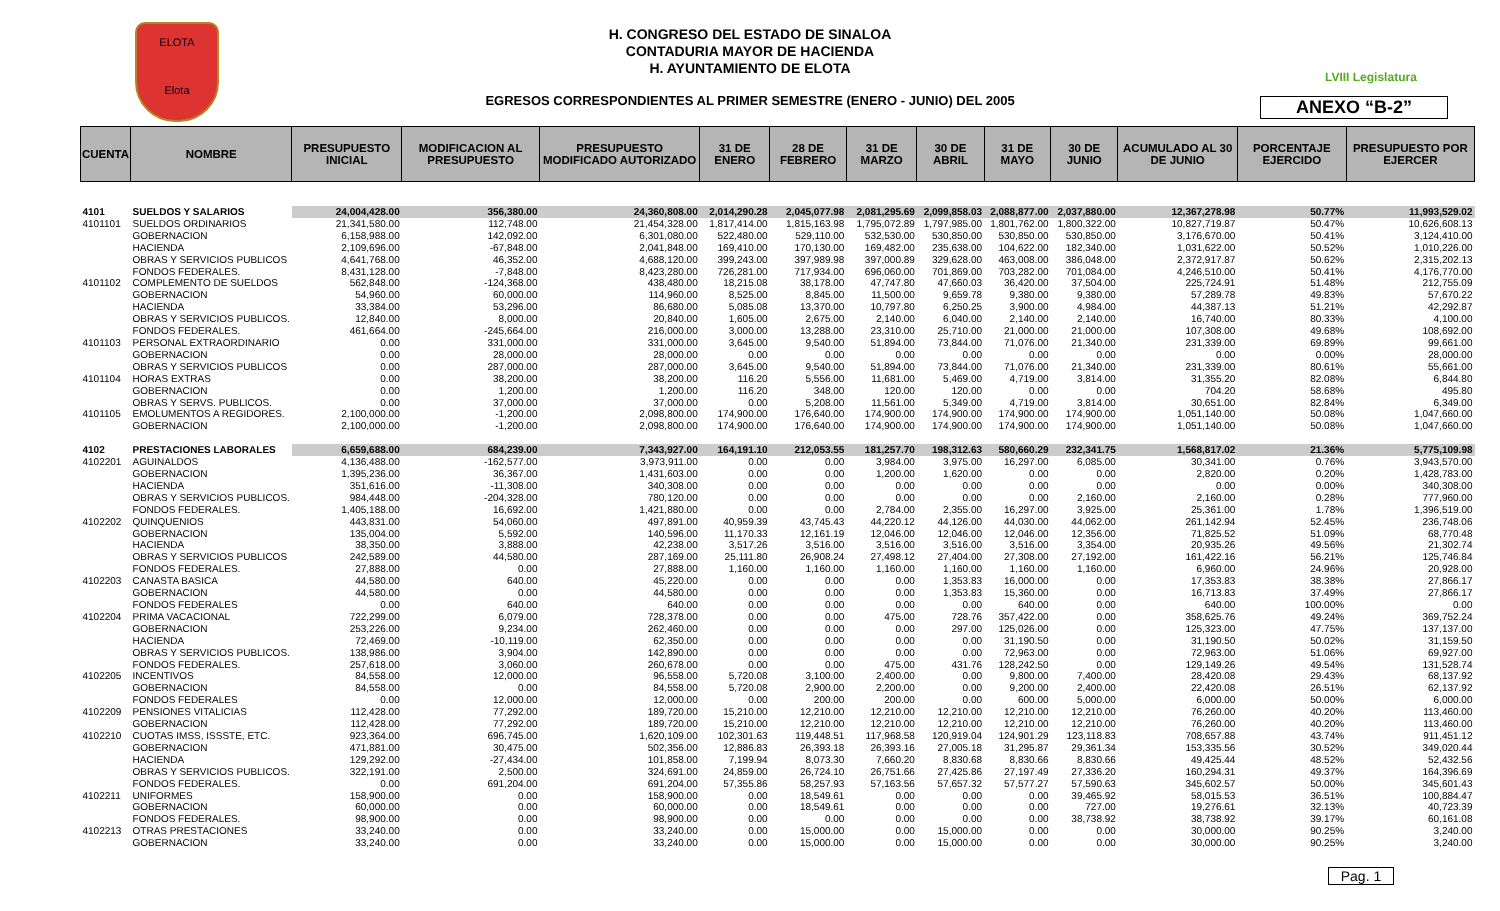ELOTA
Elota
H. CONGRESO DEL ESTADO DE SINALOA
CONTADURIA MAYOR DE HACIENDA
H. AYUNTAMIENTO DE ELOTA
EGRESOS CORRESPONDIENTES AL PRIMER SEMESTRE (ENERO - JUNIO) DEL 2005
LVIII Legislatura
ANEXO “B-2”
| CUENTA | NOMBRE | PRESUPUESTO INICIAL | MODIFICACION AL PRESUPUESTO | PRESUPUESTO MODIFICADO AUTORIZADO | 31 DE ENERO | 28 DE FEBRERO | 31 DE MARZO | 30 DE ABRIL | 31 DE MAYO | 30 DE JUNIO | ACUMULADO AL 30 DE JUNIO | PORCENTAJE EJERCIDO | PRESUPUESTO POR EJERCER |
| --- | --- | --- | --- | --- | --- | --- | --- | --- | --- | --- | --- | --- | --- |
| 4101 | SUELDOS Y SALARIOS | 24,004,428.00 | 356,380.00 | 24,360,808.00 | 2,014,290.28 | 2,045,077.98 | 2,081,295.69 | 2,099,858.03 | 2,088,877.00 | 2,037,880.00 | 12,367,278.98 | 50.77% | 11,993,529.02 |
| 4101101 | SUELDOS ORDINARIOS | 21,341,580.00 | 112,748.00 | 21,454,328.00 | 1,817,414.00 | 1,815,163.98 | 1,795,072.89 | 1,797,985.00 | 1,801,762.00 | 1,800,322.00 | 10,827,719.87 | 50.47% | 10,626,608.13 |
| | GOBERNACION | 6,158,988.00 | 142,092.00 | 6,301,080.00 | 522,480.00 | 529,110.00 | 532,530.00 | 530,850.00 | 530,850.00 | 530,850.00 | 3,176,670.00 | 50.41% | 3,124,410.00 |
| | HACIENDA | 2,109,696.00 | -67,848.00 | 2,041,848.00 | 169,410.00 | 170,130.00 | 169,482.00 | 235,638.00 | 104,622.00 | 182,340.00 | 1,031,622.00 | 50.52% | 1,010,226.00 |
| | OBRAS Y SERVICIOS PUBLICOS | 4,641,768.00 | 46,352.00 | 4,688,120.00 | 399,243.00 | 397,989.98 | 397,000.89 | 329,628.00 | 463,008.00 | 386,048.00 | 2,372,917.87 | 50.62% | 2,315,202.13 |
| | FONDOS FEDERALES. | 8,431,128.00 | -7,848.00 | 8,423,280.00 | 726,281.00 | 717,934.00 | 696,060.00 | 701,869.00 | 703,282.00 | 701,084.00 | 4,246,510.00 | 50.41% | 4,176,770.00 |
| 4101102 | COMPLEMENTO DE SUELDOS | 562,848.00 | -124,368.00 | 438,480.00 | 18,215.08 | 38,178.00 | 47,747.80 | 47,660.03 | 36,420.00 | 37,504.00 | 225,724.91 | 51.48% | 212,755.09 |
| | GOBERNACION | 54,960.00 | 60,000.00 | 114,960.00 | 8,525.00 | 8,845.00 | 11,500.00 | 9,659.78 | 9,380.00 | 9,380.00 | 57,289.78 | 49.83% | 57,670.22 |
| | HACIENDA | 33,384.00 | 53,296.00 | 86,680.00 | 5,085.08 | 13,370.00 | 10,797.80 | 6,250.25 | 3,900.00 | 4,984.00 | 44,387.13 | 51.21% | 42,292.87 |
| | OBRAS Y SERVICIOS PUBLICOS. | 12,840.00 | 8,000.00 | 20,840.00 | 1,605.00 | 2,675.00 | 2,140.00 | 6,040.00 | 2,140.00 | 2,140.00 | 16,740.00 | 80.33% | 4,100.00 |
| | FONDOS FEDERALES. | 461,664.00 | -245,664.00 | 216,000.00 | 3,000.00 | 13,288.00 | 23,310.00 | 25,710.00 | 21,000.00 | 21,000.00 | 107,308.00 | 49.68% | 108,692.00 |
| 4101103 | PERSONAL EXTRAORDINARIO | 0.00 | 331,000.00 | 331,000.00 | 3,645.00 | 9,540.00 | 51,894.00 | 73,844.00 | 71,076.00 | 21,340.00 | 231,339.00 | 69.89% | 99,661.00 |
| | GOBERNACION | 0.00 | 28,000.00 | 28,000.00 | 0.00 | 0.00 | 0.00 | 0.00 | 0.00 | 0.00 | 0.00 | 0.00% | 28,000.00 |
| | OBRAS Y SERVICIOS PUBLICOS | 0.00 | 287,000.00 | 287,000.00 | 3,645.00 | 9,540.00 | 51,894.00 | 73,844.00 | 71,076.00 | 21,340.00 | 231,339.00 | 80.61% | 55,661.00 |
| 4101104 | HORAS EXTRAS | 0.00 | 38,200.00 | 38,200.00 | 116.20 | 5,556.00 | 11,681.00 | 5,469.00 | 4,719.00 | 3,814.00 | 31,355.20 | 82.08% | 6,844.80 |
| | GOBERNACION | 0.00 | 1,200.00 | 1,200.00 | 116.20 | 348.00 | 120.00 | 120.00 | 0.00 | 0.00 | 704.20 | 58.68% | 495.80 |
| | OBRAS Y SERVS. PUBLICOS. | 0.00 | 37,000.00 | 37,000.00 | 0.00 | 5,208.00 | 11,561.00 | 5,349.00 | 4,719.00 | 3,814.00 | 30,651.00 | 82.84% | 6,349.00 |
| 4101105 | EMOLUMENTOS A REGIDORES. | 2,100,000.00 | -1,200.00 | 2,098,800.00 | 174,900.00 | 176,640.00 | 174,900.00 | 174,900.00 | 174,900.00 | 174,900.00 | 1,051,140.00 | 50.08% | 1,047,660.00 |
| | GOBERNACION | 2,100,000.00 | -1,200.00 | 2,098,800.00 | 174,900.00 | 176,640.00 | 174,900.00 | 174,900.00 | 174,900.00 | 174,900.00 | 1,051,140.00 | 50.08% | 1,047,660.00 |
| 4102 | PRESTACIONES LABORALES | 6,659,688.00 | 684,239.00 | 7,343,927.00 | 164,191.10 | 212,053.55 | 181,257.70 | 198,312.63 | 580,660.29 | 232,341.75 | 1,568,817.02 | 21.36% | 5,775,109.98 |
| 4102201 | AGUINALDOS | 4,136,488.00 | -162,577.00 | 3,973,911.00 | 0.00 | 0.00 | 3,984.00 | 3,975.00 | 16,297.00 | 6,085.00 | 30,341.00 | 0.76% | 3,943,570.00 |
| | GOBERNACION | 1,395,236.00 | 36,367.00 | 1,431,603.00 | 0.00 | 0.00 | 1,200.00 | 1,620.00 | 0.00 | 0.00 | 2,820.00 | 0.20% | 1,428,783.00 |
| | HACIENDA | 351,616.00 | -11,308.00 | 340,308.00 | 0.00 | 0.00 | 0.00 | 0.00 | 0.00 | 0.00 | 0.00 | 0.00% | 340,308.00 |
| | OBRAS Y SERVICIOS PUBLICOS. | 984,448.00 | -204,328.00 | 780,120.00 | 0.00 | 0.00 | 0.00 | 0.00 | 0.00 | 2,160.00 | 2,160.00 | 0.28% | 777,960.00 |
| | FONDOS FEDERALES. | 1,405,188.00 | 16,692.00 | 1,421,880.00 | 0.00 | 0.00 | 2,784.00 | 2,355.00 | 16,297.00 | 3,925.00 | 25,361.00 | 1.78% | 1,396,519.00 |
| 4102202 | QUINQUENIOS | 443,831.00 | 54,060.00 | 497,891.00 | 40,959.39 | 43,745.43 | 44,220.12 | 44,126.00 | 44,030.00 | 44,062.00 | 261,142.94 | 52.45% | 236,748.06 |
| | GOBERNACION | 135,004.00 | 5,592.00 | 140,596.00 | 11,170.33 | 12,161.19 | 12,046.00 | 12,046.00 | 12,046.00 | 12,356.00 | 71,825.52 | 51.09% | 68,770.48 |
| | HACIENDA | 38,350.00 | 3,888.00 | 42,238.00 | 3,517.26 | 3,516.00 | 3,516.00 | 3,516.00 | 3,516.00 | 3,354.00 | 20,935.26 | 49.56% | 21,302.74 |
| | OBRAS Y SERVICIOS PUBLICOS | 242,589.00 | 44,580.00 | 287,169.00 | 25,111.80 | 26,908.24 | 27,498.12 | 27,404.00 | 27,308.00 | 27,192.00 | 161,422.16 | 56.21% | 125,746.84 |
| | FONDOS FEDERALES. | 27,888.00 | 0.00 | 27,888.00 | 1,160.00 | 1,160.00 | 1,160.00 | 1,160.00 | 1,160.00 | 1,160.00 | 6,960.00 | 24.96% | 20,928.00 |
| 4102203 | CANASTA BASICA | 44,580.00 | 640.00 | 45,220.00 | 0.00 | 0.00 | 0.00 | 1,353.83 | 16,000.00 | 0.00 | 17,353.83 | 38.38% | 27,866.17 |
| | GOBERNACION | 44,580.00 | 0.00 | 44,580.00 | 0.00 | 0.00 | 0.00 | 1,353.83 | 15,360.00 | 0.00 | 16,713.83 | 37.49% | 27,866.17 |
| | FONDOS FEDERALES | 0.00 | 640.00 | 640.00 | 0.00 | 0.00 | 0.00 | 0.00 | 640.00 | 0.00 | 640.00 | 100.00% | 0.00 |
| 4102204 | PRIMA VACACIONAL | 722,299.00 | 6,079.00 | 728,378.00 | 0.00 | 0.00 | 475.00 | 728.76 | 357,422.00 | 0.00 | 358,625.76 | 49.24% | 369,752.24 |
| | GOBERNACION | 253,226.00 | 9,234.00 | 262,460.00 | 0.00 | 0.00 | 0.00 | 297.00 | 125,026.00 | 0.00 | 125,323.00 | 47.75% | 137,137.00 |
| | HACIENDA | 72,469.00 | -10,119.00 | 62,350.00 | 0.00 | 0.00 | 0.00 | 0.00 | 31,190.50 | 0.00 | 31,190.50 | 50.02% | 31,159.50 |
| | OBRAS Y SERVICIOS PUBLICOS. | 138,986.00 | 3,904.00 | 142,890.00 | 0.00 | 0.00 | 0.00 | 0.00 | 72,963.00 | 0.00 | 72,963.00 | 51.06% | 69,927.00 |
| | FONDOS FEDERALES. | 257,618.00 | 3,060.00 | 260,678.00 | 0.00 | 0.00 | 475.00 | 431.76 | 128,242.50 | 0.00 | 129,149.26 | 49.54% | 131,528.74 |
| 4102205 | INCENTIVOS | 84,558.00 | 12,000.00 | 96,558.00 | 5,720.08 | 3,100.00 | 2,400.00 | 0.00 | 9,800.00 | 7,400.00 | 28,420.08 | 29.43% | 68,137.92 |
| | GOBERNACION | 84,558.00 | 0.00 | 84,558.00 | 5,720.08 | 2,900.00 | 2,200.00 | 0.00 | 9,200.00 | 2,400.00 | 22,420.08 | 26.51% | 62,137.92 |
| | FONDOS FEDERALES | 0.00 | 12,000.00 | 12,000.00 | 0.00 | 200.00 | 200.00 | 0.00 | 600.00 | 5,000.00 | 6,000.00 | 50.00% | 6,000.00 |
| 4102209 | PENSIONES VITALICIAS | 112,428.00 | 77,292.00 | 189,720.00 | 15,210.00 | 12,210.00 | 12,210.00 | 12,210.00 | 12,210.00 | 12,210.00 | 76,260.00 | 40.20% | 113,460.00 |
| | GOBERNACION | 112,428.00 | 77,292.00 | 189,720.00 | 15,210.00 | 12,210.00 | 12,210.00 | 12,210.00 | 12,210.00 | 12,210.00 | 76,260.00 | 40.20% | 113,460.00 |
| 4102210 | CUOTAS IMSS, ISSSTE, ETC. | 923,364.00 | 696,745.00 | 1,620,109.00 | 102,301.63 | 119,448.51 | 117,968.58 | 120,919.04 | 124,901.29 | 123,118.83 | 708,657.88 | 43.74% | 911,451.12 |
| | GOBERNACION | 471,881.00 | 30,475.00 | 502,356.00 | 12,886.83 | 26,393.18 | 26,393.16 | 27,005.18 | 31,295.87 | 29,361.34 | 153,335.56 | 30.52% | 349,020.44 |
| | HACIENDA | 129,292.00 | -27,434.00 | 101,858.00 | 7,199.94 | 8,073.30 | 7,660.20 | 8,830.68 | 8,830.66 | 8,830.66 | 49,425.44 | 48.52% | 52,432.56 |
| | OBRAS Y SERVICIOS PUBLICOS. | 322,191.00 | 2,500.00 | 324,691.00 | 24,859.00 | 26,724.10 | 26,751.66 | 27,425.86 | 27,197.49 | 27,336.20 | 160,294.31 | 49.37% | 164,396.69 |
| | FONDOS FEDERALES. | 0.00 | 691,204.00 | 691,204.00 | 57,355.86 | 58,257.93 | 57,163.56 | 57,657.32 | 57,577.27 | 57,590.63 | 345,602.57 | 50.00% | 345,601.43 |
| 4102211 | UNIFORMES | 158,900.00 | 0.00 | 158,900.00 | 0.00 | 18,549.61 | 0.00 | 0.00 | 0.00 | 39,465.92 | 58,015.53 | 36.51% | 100,884.47 |
| | GOBERNACION | 60,000.00 | 0.00 | 60,000.00 | 0.00 | 18,549.61 | 0.00 | 0.00 | 0.00 | 727.00 | 19,276.61 | 32.13% | 40,723.39 |
| | FONDOS FEDERALES. | 98,900.00 | 0.00 | 98,900.00 | 0.00 | 0.00 | 0.00 | 0.00 | 0.00 | 38,738.92 | 38,738.92 | 39.17% | 60,161.08 |
| 4102213 | OTRAS PRESTACIONES | 33,240.00 | 0.00 | 33,240.00 | 0.00 | 15,000.00 | 0.00 | 15,000.00 | 0.00 | 0.00 | 30,000.00 | 90.25% | 3,240.00 |
| | GOBERNACION | 33,240.00 | 0.00 | 33,240.00 | 0.00 | 15,000.00 | 0.00 | 15,000.00 | 0.00 | 0.00 | 30,000.00 | 90.25% | 3,240.00 |
Pag. 1